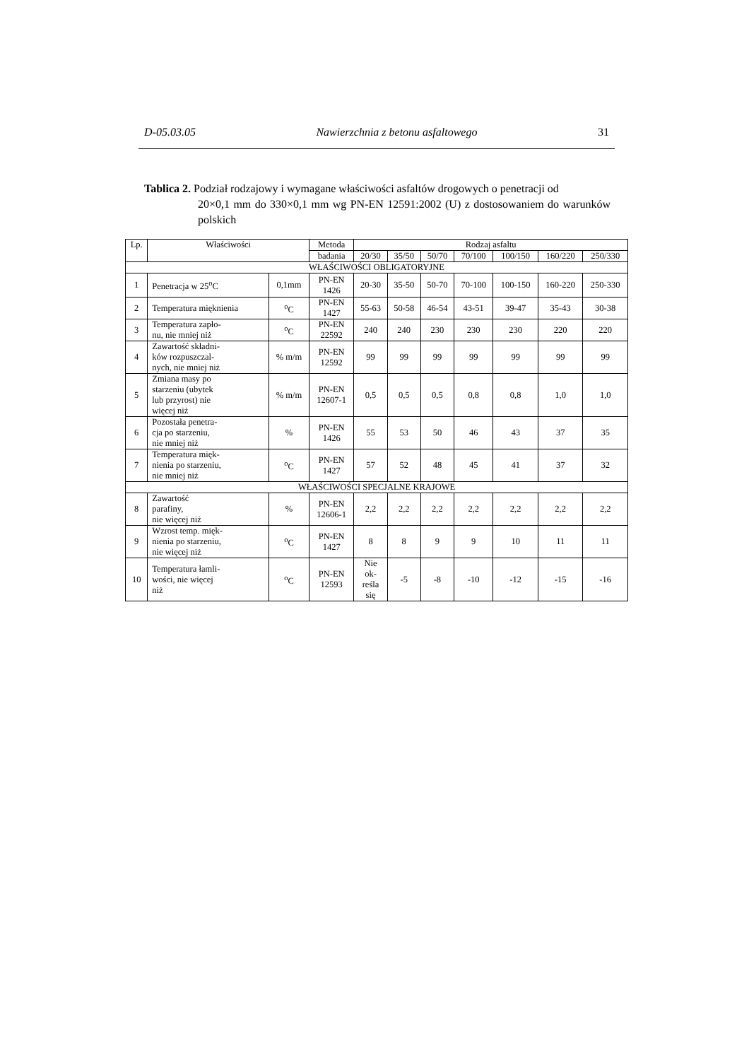D-05.03.05 Nawierzchnia z betonu asfaltowego 31
Tablica 2. Podział rodzajowy i wymagane właściwości asfaltów drogowych o penetracji od
20×0,1 mm do 330×0,1 mm wg PN-EN 12591:2002 (U) z dostosowaniem do warunków polskich
| Lp. | Właściwości | | Metoda | Rodzaj asfaltu | | | | | | |
| --- | --- | --- | --- | --- | --- | --- | --- | --- | --- | --- |
| | | | badania | 20/30 | 35/50 | 50/70 | 70/100 | 100/150 | 160/220 | 250/330 |
| WŁAŚCIWOŚCI OBLIGATORYJNE | | | | | | | | | | |
| 1 | Penetracja w 25<sup>o</sup>C | 0,1mm | PN-EN 1426 | 20-30 | 35-50 | 50-70 | 70-100 | 100-150 | 160-220 | 250-330 |
| 2 | Temperatura mięknienia | <sup>o</sup> C | PN-EN 1427 | 55-63 | 50-58 | 46-54 | 43-51 | 39-47 | 35-43 | 30-38 |
| 3 | Temperatura zapło- nu, nie mniej niż | <sup>o</sup> C | PN-EN 22592 | 240 | 240 | 230 | 230 | 230 | 220 | 220 |
| 4 | Zawartość składni- ków rozpuszczal- nych, nie mniej niż | % m/m | PN-EN 12592 | 99 | 99 | 99 | 99 | 99 | 99 | 99 |
| 5 | Zmiana masy po starzeniu (ubytek lub przyrost) nie więcej niż | % m/m | PN-EN 12607-1 | 0,5 | 0,5 | 0,5 | 0,8 | 0,8 | 1,0 | 1,0 |
| 6 | Pozostała penetra- cja po starzeniu, nie mniej niż | % | PN-EN 1426 | 55 | 53 | 50 | 46 | 43 | 37 | 35 |
| 7 | Temperatura mięk- nienia po starzeniu, nie mniej niż | <sup>o</sup> C | PN-EN 1427 | 57 | 52 | 48 | 45 | 41 | 37 | 32 |
| WŁAŚCIWOŚCI SPECJALNE KRAJOWE | | | | | | | | | | |
| 8 | Zawartość parafiny, nie więcej niż | % | PN-EN 12606-1 | 2,2 | 2,2 | 2,2 | 2,2 | 2,2 | 2,2 | 2,2 |
| 9 | Wzrost temp. mięk- nienia po starzeniu, nie więcej niż | <sup>o</sup> C | PN-EN 1427 | 8 | 8 | 9 | 9 | 10 | 11 | 11 |
| 10 | Temperatura łamli- wości, nie więcej niż | <sup>o</sup> C | PN-EN 12593 | Nie ok- reśla się | -5 | -8 | -10 | -12 | -15 | -16 |